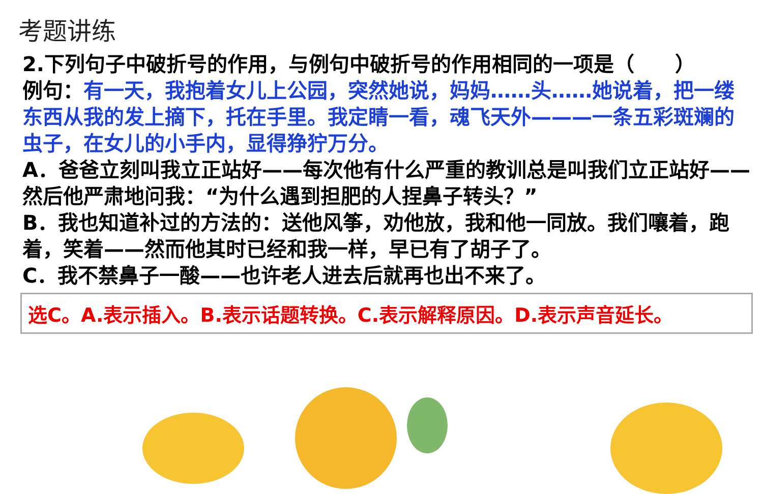考题讲练
2.下列句子中破折号的作用，与例句中破折号的作用相同的一项是（　　）
例句：有一天，我抱着女儿上公园，突然她说，妈妈……头……她说着，把一缕东西从我的发上摘下，托在手里。我定睛一看，魂飞天外———一条五彩斑斓的虫子，在女儿的小手内，显得狰狞万分。
A．爸爸立刻叫我立正站好——每次他有什么严重的教训总是叫我们立正站好——然后他严肃地问我：“为什么遇到担肥的人捏鼻子转头？”
B．我也知道补过的方法的：送他风筝，劝他放，我和他一同放。我们嚷着，跑着，笑着——然而他其时已经和我一样，早已有了胡子了。
C．我不禁鼻子一酸——也许老人进去后就再也出不来了。
选C。A.表示插入。B.表示话题转换。C.表示解释原因。D.表示声音延长。